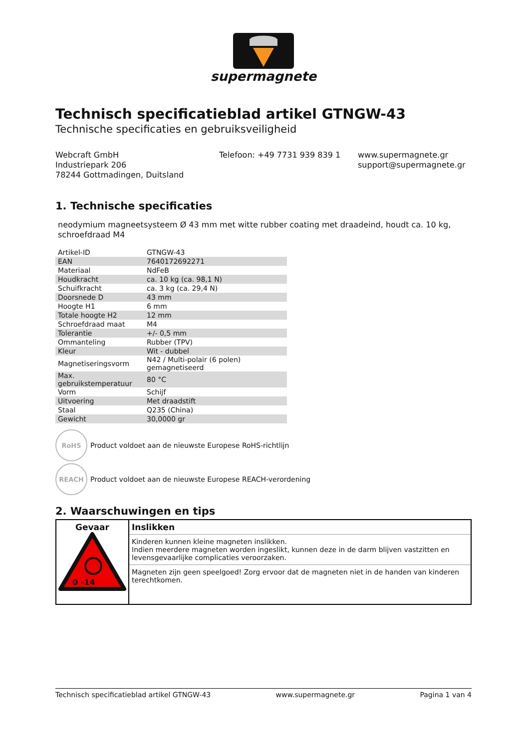supermagnete
Technisch specificatieblad artikel GTNGW-43
Technische specificaties en gebruiksveiligheid
Webcraft GmbH
Industriepark 206
78244 Gottmadingen, Duitsland
Telefoon: +49 7731 939 839 1 www.supermagnete.gr
support@supermagnete.gr
1. Technische specificaties
neodymium magneetsysteem Ø 43 mm met witte rubber coating met draadeind, houdt ca. 10 kg, schroefdraad M4
| Artikel-ID | GTNGW-43 |
| EAN | 7640172692271 |
| Materiaal | NdFeB |
| Houdkracht | ca. 10 kg (ca. 98,1 N) |
| Schuifkracht | ca. 3 kg (ca. 29,4 N) |
| Doorsnede D | 43 mm |
| Hoogte H1 | 6 mm |
| Totale hoogte H2 | 12 mm |
| Schroefdraad maat | M4 |
| Tolerantie | +/- 0,5 mm |
| Ommanteling | Rubber (TPV) |
| Kleur | Wit - dubbel |
| Magnetiseringsvorm | N42 / Multi-polair (6 polen) gemagnetiseerd |
| Max. gebruikstemperatuur | 80 °C |
| Vorm | Schijf |
| Uitvoering | Met draadstift |
| Staal | Q235 (China) |
| Gewicht | 30,0000 gr |
RoHS
Product voldoet aan de nieuwste Europese RoHS-richtlijn
REACH
Product voldoet aan de nieuwste Europese REACH-verordening
2. Waarschuwingen en tips
| Gevaar 0 -14 | Inslikken Kinderen kunnen kleine magneten inslikken. Indien meerdere magneten worden ingeslikt, kunnen deze in de darm blijven vastzitten en levensgevaarlijke complicaties veroorzaken. Magneten zijn geen speelgoed! Zorg ervoor dat de magneten niet in de handen van kinderen terechtkomen. |
Technisch specificatieblad artikel GTNGW-43 www.supermagnete.gr Pagina 1 van 4